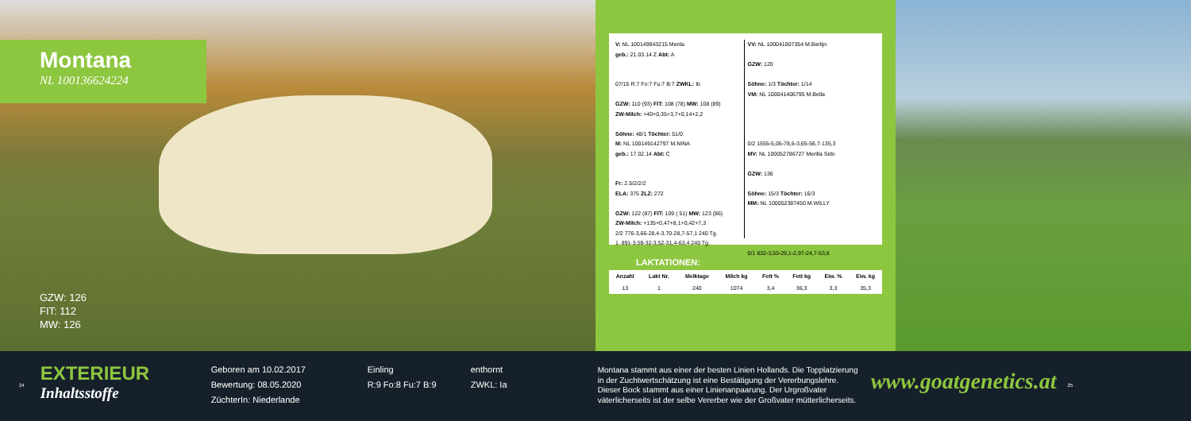Montana
NL 100136624224
GZW: 126
FIT: 112
MW: 126
V: NL 100149943215 Merila
geb.: 21.03.14 Z Abt: A
07/15 R:7 Fo:7 Fu:7 B:7 ZWKL: Ib
GZW: 110 (93) FIT: 108 (78) MW: 108 (89)
ZW-Milch: +40+0,35+3,7+0,14+2,2
Söhne: 48/1 Töchter: 51/0
M: NL 100149142797 M.NINA
geb.: 17.02.14 Abt: C
Fr: 2.5/2/2/2
ELA: 375 ZLZ: 272
GZW: 122 (87) FIT: 109 ( 51) MW: 123 (86)
ZW-Milch: +135+0,47+8,1+0,42+7,3
2/2 776-3,66-28,4-3,70-28,7-57,1 240 Tg.
1. 891-3,59-32-3,52-31,4-63,4 240 Tg.
VV: NL 100041807354 M.Berlijn
GZW: 120
Söhne: 1/3 Töchter: 1/14
VM: NL 100041406795 M.Bella
0/2 1555-5,05-78,6-3,65-56,7-135,3
MV: NL 100052786727 Merilla Sido
GZW: 136
Söhne: 15/3 Töchter: 16/3
MM: NL 100052387450 M.WILLY
0/1 832-3,50-29,1-2,97-24,7-53,8
LAKTATIONEN:
| Anzahl | Lakt Nr. | Melktage | Milch kg | Fett % | Fett kg | Eiw. % | Eiw. kg |
| --- | --- | --- | --- | --- | --- | --- | --- |
| 13 | 1 | 240 | 1074 | 3,4 | 36,3 | 3,3 | 35,3 |
24
EXTERIEUR
Inhaltsstoffe
Geboren am 10.02.2017
Bewertung: 08.05.2020
ZüchterIn: Niederlande
Einling
R:9 Fo:8 Fu:7 B:9
enthornt
ZWKL: Ia
Montana stammt aus einer der besten Linien Hollands. Die Topplatzierung in der Zuchtwertschätzung ist eine Bestätigung der Vererbungslehre. Dieser Bock stammt aus einer Linienanpaarung. Der Urgroßvater väterlicherseits ist der selbe Vererber wie der Großvater mütterlicherseits.
www.goatgenetics.at
25